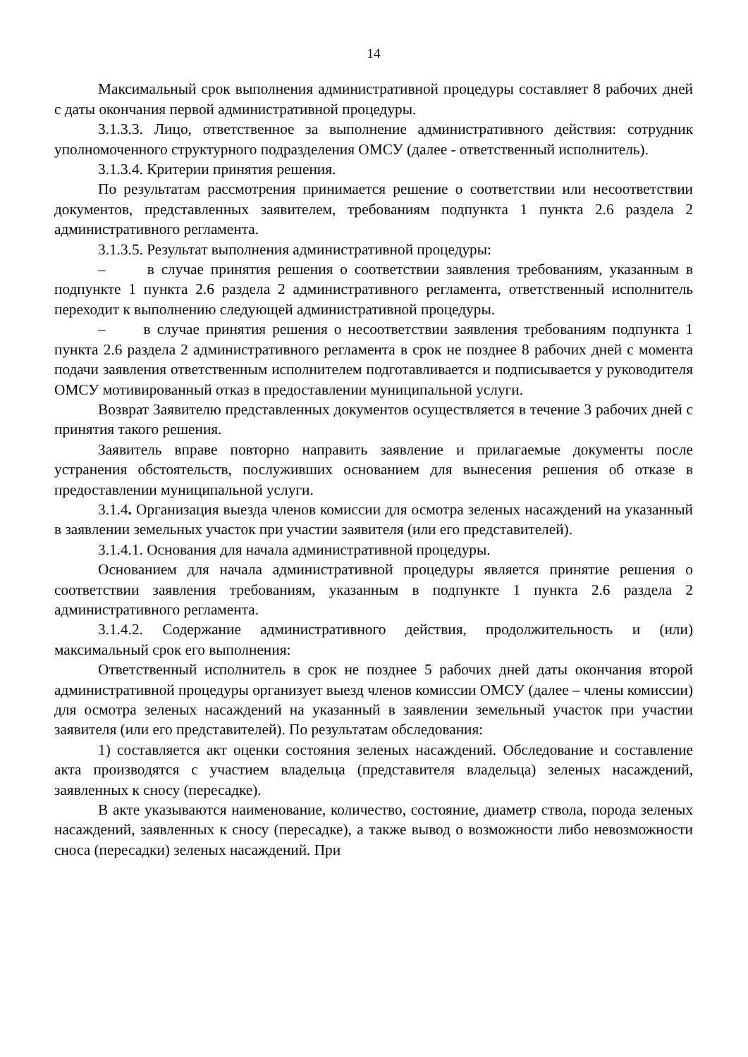14
Максимальный срок выполнения административной процедуры составляет 8 рабочих дней с даты окончания первой административной процедуры.
3.1.3.3. Лицо, ответственное за выполнение административного действия: сотрудник уполномоченного структурного подразделения ОМСУ (далее - ответственный исполнитель).
3.1.3.4. Критерии принятия решения.
По результатам рассмотрения принимается решение о соответствии или несоответствии документов, представленных заявителем, требованиям подпункта 1 пункта 2.6 раздела 2 административного регламента.
3.1.3.5. Результат выполнения административной процедуры:
– в случае принятия решения о соответствии заявления требованиям, указанным в подпункте 1 пункта 2.6 раздела 2 административного регламента, ответственный исполнитель переходит к выполнению следующей административной процедуры.
– в случае принятия решения о несоответствии заявления требованиям подпункта 1 пункта 2.6 раздела 2 административного регламента в срок не позднее 8 рабочих дней с момента подачи заявления ответственным исполнителем подготавливается и подписывается у руководителя ОМСУ мотивированный отказ в предоставлении муниципальной услуги.
Возврат Заявителю представленных документов осуществляется в течение 3 рабочих дней с принятия такого решения.
Заявитель вправе повторно направить заявление и прилагаемые документы после устранения обстоятельств, послуживших основанием для вынесения решения об отказе в предоставлении муниципальной услуги.
3.1.4. Организация выезда членов комиссии для осмотра зеленых насаждений на указанный в заявлении земельных участок при участии заявителя (или его представителей).
3.1.4.1. Основания для начала административной процедуры.
Основанием для начала административной процедуры является принятие решения о соответствии заявления требованиям, указанным в подпункте 1 пункта 2.6 раздела 2 административного регламента.
3.1.4.2. Содержание административного действия, продолжительность и (или) максимальный срок его выполнения:
Ответственный исполнитель в срок не позднее 5 рабочих дней даты окончания второй административной процедуры организует выезд членов комиссии ОМСУ (далее – члены комиссии) для осмотра зеленых насаждений на указанный в заявлении земельный участок при участии заявителя (или его представителей). По результатам обследования:
1) составляется акт оценки состояния зеленых насаждений. Обследование и составление акта производятся с участием владельца (представителя владельца) зеленых насаждений, заявленных к сносу (пересадке).
В акте указываются наименование, количество, состояние, диаметр ствола, порода зеленых насаждений, заявленных к сносу (пересадке), а также вывод о возможности либо невозможности сноса (пересадки) зеленых насаждений. При